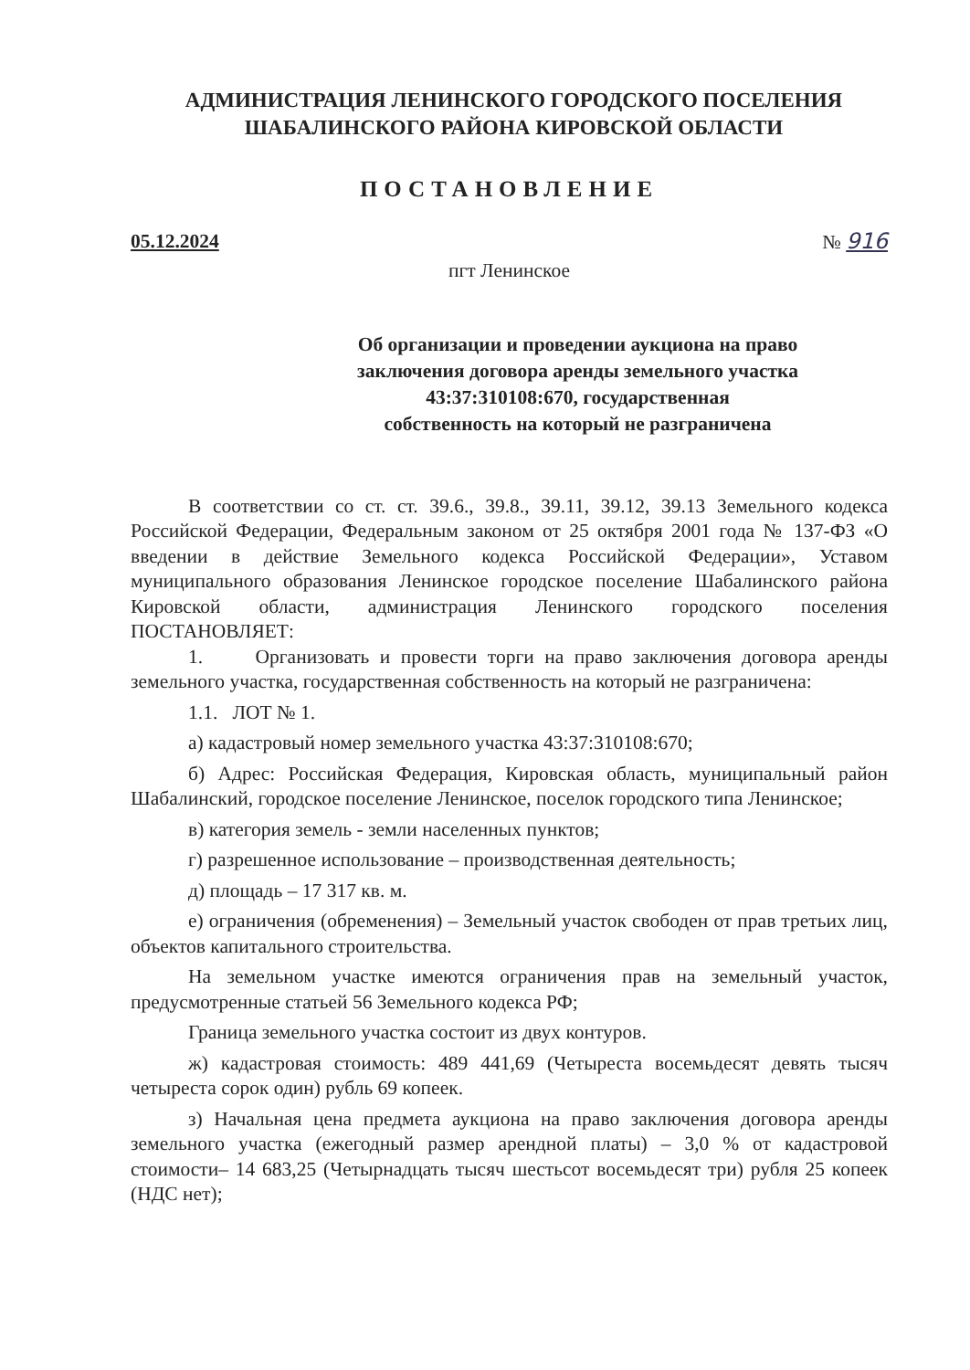АДМИНИСТРАЦИЯ ЛЕНИНСКОГО ГОРОДСКОГО ПОСЕЛЕНИЯ
ШАБАЛИНСКОГО РАЙОНА КИРОВСКОЙ ОБЛАСТИ
ПОСТАНОВЛЕНИЕ
05.12.2024 № 916
пгт Ленинское
Об организации и проведении аукциона на право
заключения договора аренды земельного участка
43:37:310108:670, государственная
собственность на который не разграничена
В соответствии со ст. ст. 39.6., 39.8., 39.11, 39.12, 39.13 Земельного кодекса Российской Федерации, Федеральным законом от 25 октября 2001 года № 137-ФЗ «О введении в действие Земельного кодекса Российской Федерации», Уставом муниципального образования Ленинское городское поселение Шабалинского района Кировской области, администрация Ленинского городского поселения ПОСТАНОВЛЯЕТ:
1. Организовать и провести торги на право заключения договора аренды земельного участка, государственная собственность на который не разграничена:
1.1. ЛОТ № 1.
а) кадастровый номер земельного участка 43:37:310108:670;
б) Адрес: Российская Федерация, Кировская область, муниципальный район Шабалинский, городское поселение Ленинское, поселок городского типа Ленинское;
в) категория земель - земли населенных пунктов;
г) разрешенное использование – производственная деятельность;
д) площадь – 17 317 кв. м.
е) ограничения (обременения) – Земельный участок свободен от прав третьих лиц, объектов капитального строительства.
На земельном участке имеются ограничения прав на земельный участок, предусмотренные статьей 56 Земельного кодекса РФ;
Граница земельного участка состоит из двух контуров.
ж) кадастровая стоимость: 489 441,69 (Четыреста восемьдесят девять тысяч четыреста сорок один) рубль 69 копеек.
з) Начальная цена предмета аукциона на право заключения договора аренды земельного участка (ежегодный размер арендной платы) – 3,0 % от кадастровой стоимости– 14 683,25 (Четырнадцать тысяч шестьсот восемьдесят три) рубля 25 копеек (НДС нет);